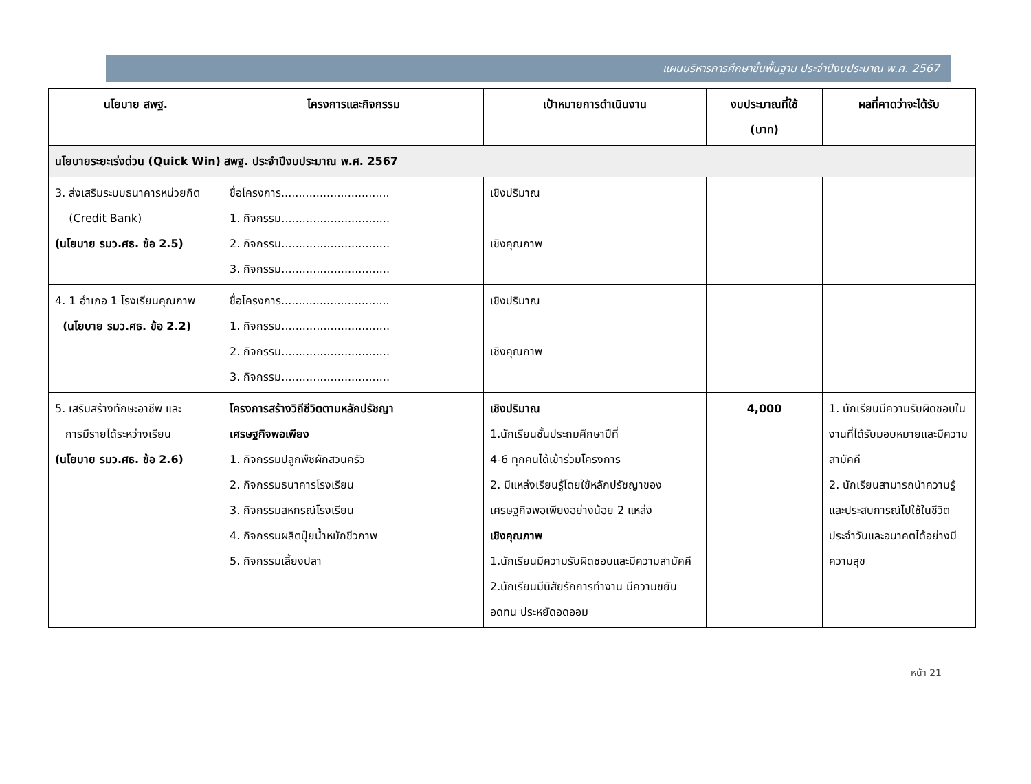แผนบริหารการศึกษาขั้นพื้นฐาน ประจำปีงบประมาณ พ.ศ. 2567
| นโยบาย สพฐ. | โครงการและกิจกรรม | เป้าหมายการดำเนินงาน | งบประมาณที่ใช้ (บาท) | ผลที่คาดว่าจะได้รับ |
| --- | --- | --- | --- | --- |
| นโยบายระยะเร่งด่วน (Quick Win) สพฐ. ประจำปีงบประมาณ พ.ศ. 2567 | | | | |
| 3. ส่งเสริมระบบธนาคารหน่วยกิต (Credit Bank) (นโยบาย รมว.ศธ. ข้อ 2.5) | ชื่อโครงการ............................... 1. กิจกรรม............................... 2. กิจกรรม............................... 3. กิจกรรม............................... | เชิงปริมาณ เชิงคุณภาพ | | |
| 4. 1 อำเภอ 1 โรงเรียนคุณภาพ (นโยบาย รมว.ศธ. ข้อ 2.2) | ชื่อโครงการ............................... 1. กิจกรรม............................... 2. กิจกรรม............................... 3. กิจกรรม............................... | เชิงปริมาณ เชิงคุณภาพ | | |
| 5. เสริมสร้างทักษะอาชีพ และ การมีรายได้ระหว่างเรียน (นโยบาย รมว.ศธ. ข้อ 2.6) | โครงการสร้างวิถีชีวิตตามหลักปรัชญา เศรษฐกิจพอเพียง 1. กิจกรรมปลูกพืชผักสวนครัว 2. กิจกรรมธนาคารโรงเรียน 3. กิจกรรมสหกรณ์โรงเรียน 4. กิจกรรมผลิตปุ๋ยน้ำหมักชีวภาพ 5. กิจกรรมเลี้ยงปลา | เชิงปริมาณ 1.นักเรียนชั้นประถมศึกษาปีที่ 4-6 ทุกคนได้เข้าร่วมโครงการ 2. มีแหล่งเรียนรู้โดยใช้หลักปรัชญาของเศรษฐกิจพอเพียงอย่างน้อย 2 แหล่ง เชิงคุณภาพ 1.นักเรียนมีความรับผิดชอบและมีความสามัคคี 2.นักเรียนมีนิสัยรักการทำงาน มีความขยันอดทน ประหยัดอดออม | 4,000 | 1. นักเรียนมีความรับผิดชอบในงานที่ได้รับมอบหมายและมีความสามัคคี 2. นักเรียนสามารถนำความรู้และประสบการณ์ไปใช้ในชีวิตประจำวันและอนาคตได้อย่างมีความสุข |
หน้า 21